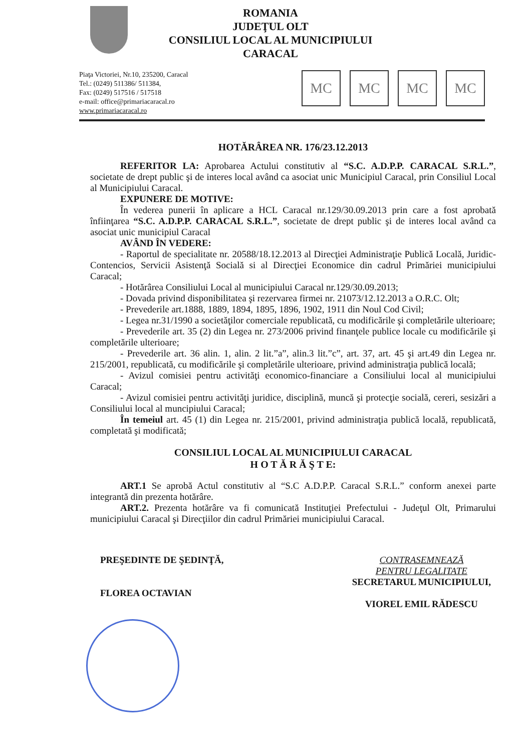ROMANIA
JUDEŢUL OLT
CONSILIUL LOCAL AL MUNICIPIULUI
CARACAL
Piaţa Victoriei, Nr.10, 235200, Caracal
Tel.: (0249) 511386/ 511384,
Fax: (0249) 517516 / 517518
e-mail: office@primariacaracal.ro
www.primariacaracal.ro
MC MC MC MC
HOTĂRÂREA NR. 176/23.12.2013
REFERITOR LA: Aprobarea Actului constitutiv al “S.C. A.D.P.P. CARACAL S.R.L.”, societate de drept public şi de interes local având ca asociat unic Municipiul Caracal, prin Consiliul Local al Municipiului Caracal.
EXPUNERE DE MOTIVE:
În vederea punerii în aplicare a HCL Caracal nr.129/30.09.2013 prin care a fost aprobată înfiinţarea “S.C. A.D.P.P. CARACAL S.R.L.”, societate de drept public şi de interes local având ca asociat unic municipiul Caracal
AVÂND ÎN VEDERE:
- Raportul de specialitate nr. 20588/18.12.2013 al Direcţiei Administraţie Publică Locală, Juridic-Contencios, Servicii Asistenţă Socială si al Direcţiei Economice din cadrul Primăriei municipiului Caracal;
- Hotărârea Consiliului Local al municipiului Caracal nr.129/30.09.2013;
- Dovada privind disponibilitatea şi rezervarea firmei nr. 21073/12.12.2013 a O.R.C. Olt;
- Prevederile art.1888, 1889, 1894, 1895, 1896, 1902, 1911 din Noul Cod Civil;
- Legea nr.31/1990 a societăţilor comerciale republicată, cu modificările şi completările ulterioare;
- Prevederile art. 35 (2) din Legea nr. 273/2006 privind finanţele publice locale cu modificările şi completările ulterioare;
- Prevederile art. 36 alin. 1, alin. 2 lit.”a”, alin.3 lit.”c”, art. 37, art. 45 şi art.49 din Legea nr. 215/2001, republicată, cu modificările şi completările ulterioare, privind administraţia publică locală;
- Avizul comisiei pentru activităţi economico-financiare a Consiliului local al municipiului Caracal;
- Avizul comisiei pentru activităţi juridice, disciplină, muncă şi protecţie socială, cereri, sesizări a Consiliului local al muncipiului Caracal;
În temeiul art. 45 (1) din Legea nr. 215/2001, privind administraţia publică locală, republicată, completată şi modificată;
CONSILIUL LOCAL AL MUNICIPIULUI CARACAL
H O T Ă R Ă Ş T E:
ART.1 Se aprobă Actul constitutiv al “S.C A.D.P.P. Caracal S.R.L.” conform anexei parte integrantă din prezenta hotărâre.
ART.2. Prezenta hotărâre va fi comunicată Instituţiei Prefectului - Judeţul Olt, Primarului municipiului Caracal şi Direcţiilor din cadrul Primăriei municipiului Caracal.
PREŞEDINTE DE ŞEDINŢĂ,
FLOREA OCTAVIAN
CONTRASEMNEAZĂ
PENTRU LEGALITATE
SECRETARUL MUNICIPIULUI,
VIOREL EMIL RĂDESCU